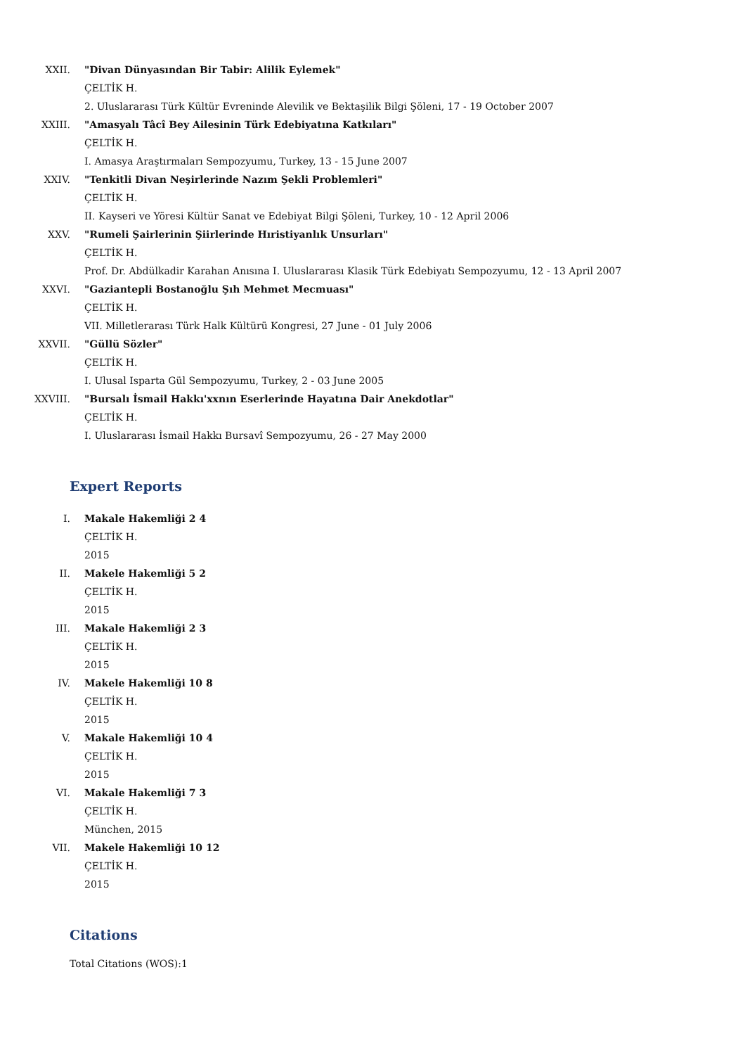XXII. "Divan Dünyasından Bir Tabir: Alilik Eylemek"
ÇELTİK H.
2. Uluslararası Türk Kültür Evreninde Alevilik ve Bektaşilik Bilgi Şöleni, 17 - 19 October 2007
XXIII. "Amasyalı Tâcî Bey Ailesinin Türk Edebiyatına Katkıları"
ÇELTİK H.
I. Amasya Araştırmaları Sempozyumu, Turkey, 13 - 15 June 2007
XXIV. "Tenkitli Divan Neşirlerinde Nazım Şekli Problemleri"
ÇELTİK H.
II. Kayseri ve Yöresi Kültür Sanat ve Edebiyat Bilgi Şöleni, Turkey, 10 - 12 April 2006
XXV. "Rumeli Şairlerinin Şiirlerinde Hıristiyanlık Unsurları"
ÇELTİK H.
Prof. Dr. Abdülkadir Karahan Anısına I. Uluslararası Klasik Türk Edebiyatı Sempozyumu, 12 - 13 April 2007
XXVI. "Gaziantepli Bostanoğlu Şıh Mehmet Mecmuası"
ÇELTİK H.
VII. Milletlerarası Türk Halk Kültürü Kongresi, 27 June - 01 July 2006
XXVII. "Güllü Sözler"
ÇELTİK H.
I. Ulusal Isparta Gül Sempozyumu, Turkey, 2 - 03 June 2005
XXVIII. "Bursalı İsmail Hakkı'xxnın Eserlerinde Hayatına Dair Anekdotlar"
ÇELTİK H.
I. Uluslararası İsmail Hakkı Bursavî Sempozyumu, 26 - 27 May 2000
Expert Reports
I. Makale Hakemliği 2 4
ÇELTİK H.
2015
II. Makele Hakemliği 5 2
ÇELTİK H.
2015
III. Makale Hakemliği 2 3
ÇELTİK H.
2015
IV. Makele Hakemliği 10 8
ÇELTİK H.
2015
V. Makale Hakemliği 10 4
ÇELTİK H.
2015
VI. Makale Hakemliği 7 3
ÇELTİK H.
München, 2015
VII. Makele Hakemliği 10 12
ÇELTİK H.
2015
Citations
Total Citations (WOS):1